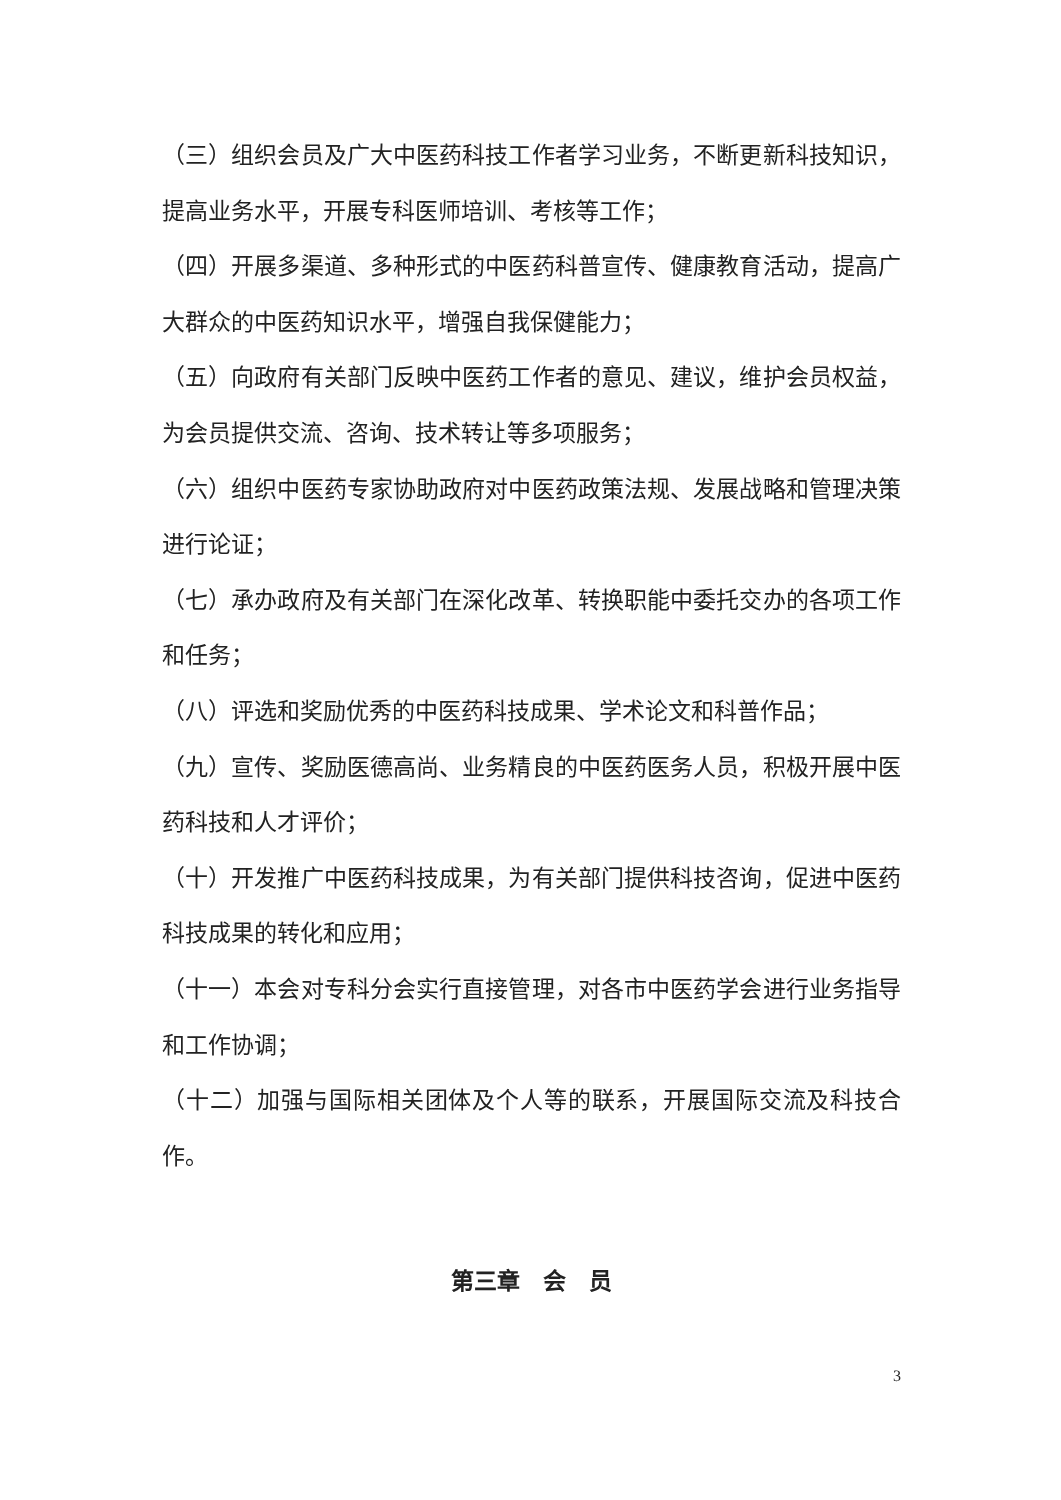（三）组织会员及广大中医药科技工作者学习业务，不断更新科技知识，提高业务水平，开展专科医师培训、考核等工作；
（四）开展多渠道、多种形式的中医药科普宣传、健康教育活动，提高广大群众的中医药知识水平，增强自我保健能力；
（五）向政府有关部门反映中医药工作者的意见、建议，维护会员权益，为会员提供交流、咨询、技术转让等多项服务；
（六）组织中医药专家协助政府对中医药政策法规、发展战略和管理决策进行论证；
（七）承办政府及有关部门在深化改革、转换职能中委托交办的各项工作和任务；
（八）评选和奖励优秀的中医药科技成果、学术论文和科普作品；
（九）宣传、奖励医德高尚、业务精良的中医药医务人员，积极开展中医药科技和人才评价；
（十）开发推广中医药科技成果，为有关部门提供科技咨询，促进中医药科技成果的转化和应用；
（十一）本会对专科分会实行直接管理，对各市中医药学会进行业务指导和工作协调；
（十二）加强与国际相关团体及个人等的联系，开展国际交流及科技合作。
第三章　会　员
3